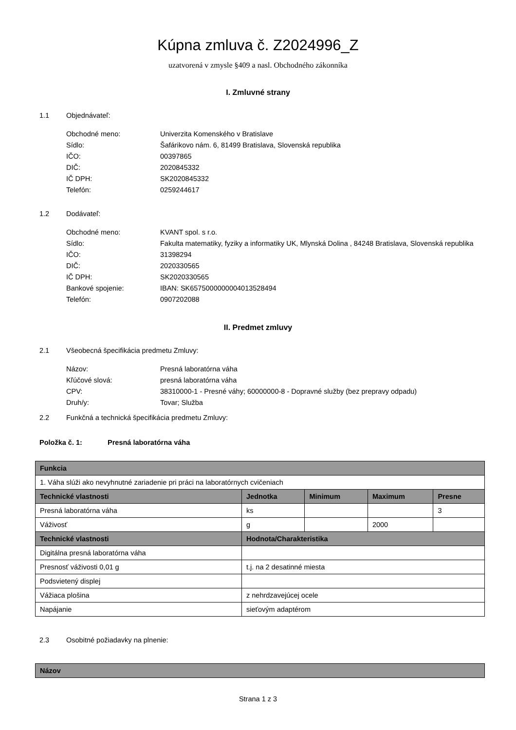Kúpna zmluva č. Z2024996_Z
uzatvorená v zmysle §409 a nasl. Obchodného zákonníka
I. Zmluvné strany
1.1 Objednávateľ:
| Obchodné meno: | Univerzita Komenského v Bratislave |
| Sídlo: | Šafárikovo nám. 6, 81499 Bratislava, Slovenská republika |
| IČO: | 00397865 |
| DIČ: | 2020845332 |
| IČ DPH: | SK2020845332 |
| Telefón: | 0259244617 |
1.2 Dodávateľ:
| Obchodné meno: | KVANT spol. s r.o. |
| Sídlo: | Fakulta matematiky, fyziky a informatiky UK, Mlynská Dolina , 84248 Bratislava, Slovenská republika |
| IČO: | 31398294 |
| DIČ: | 2020330565 |
| IČ DPH: | SK2020330565 |
| Bankové spojenie: | IBAN: SK6575000000004013528494 |
| Telefón: | 0907202088 |
II. Predmet zmluvy
2.1 Všeobecná špecifikácia predmetu Zmluvy:
| Názov: | Presná laboratórna váha |
| Kľúčové slová: | presná laboratórna váha |
| CPV: | 38310000-1 - Presné váhy; 60000000-8 - Dopravné služby (bez prepravy odpadu) |
| Druh/y: | Tovar; Služba |
2.2 Funkčná a technická špecifikácia predmetu Zmluvy:
Položka č. 1: Presná laboratórna váha
| Funkcia | | | | |
| --- | --- | --- | --- | --- |
| 1. Váha slúži ako nevyhnutné zariadenie pri práci na laboratórnych cvičeniach | | | | |
| Technické vlastnosti | Jednotka | Minimum | Maximum | Presne |
| Presná laboratórna váha | ks | | | 3 |
| Váživosť | g | | 2000 | |
| Technické vlastnosti | Hodnota/Charakteristika | | | |
| Digitálna presná laboratórna váha | | | | |
| Presnosť váživosti 0,01 g | t.j. na 2 desatinné miesta | | | |
| Podsvietený displej | | | | |
| Vážiaca plošina | z nehrdzavejúcej ocele | | | |
| Napájanie | sieťovým adaptérom | | | |
2.3 Osobitné požiadavky na plnenie:
| Názov |
| --- |
Strana 1 z 3